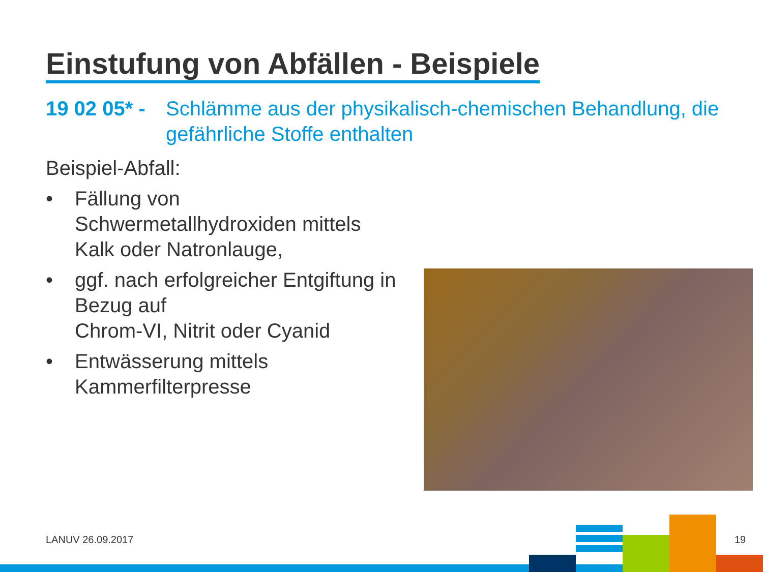Einstufung von Abfällen - Beispiele
19 02 05* - Schlämme aus der physikalisch-chemischen Behandlung, die gefährliche Stoffe enthalten
Beispiel-Abfall:
• Fällung von Schwermetallhydroxiden mittels Kalk oder Natronlauge,
• ggf. nach erfolgreicher Entgiftung in Bezug auf
Chrom-VI, Nitrit oder Cyanid
• Entwässerung mittels Kammerfilterpresse
LANUV 26.09.2017 19